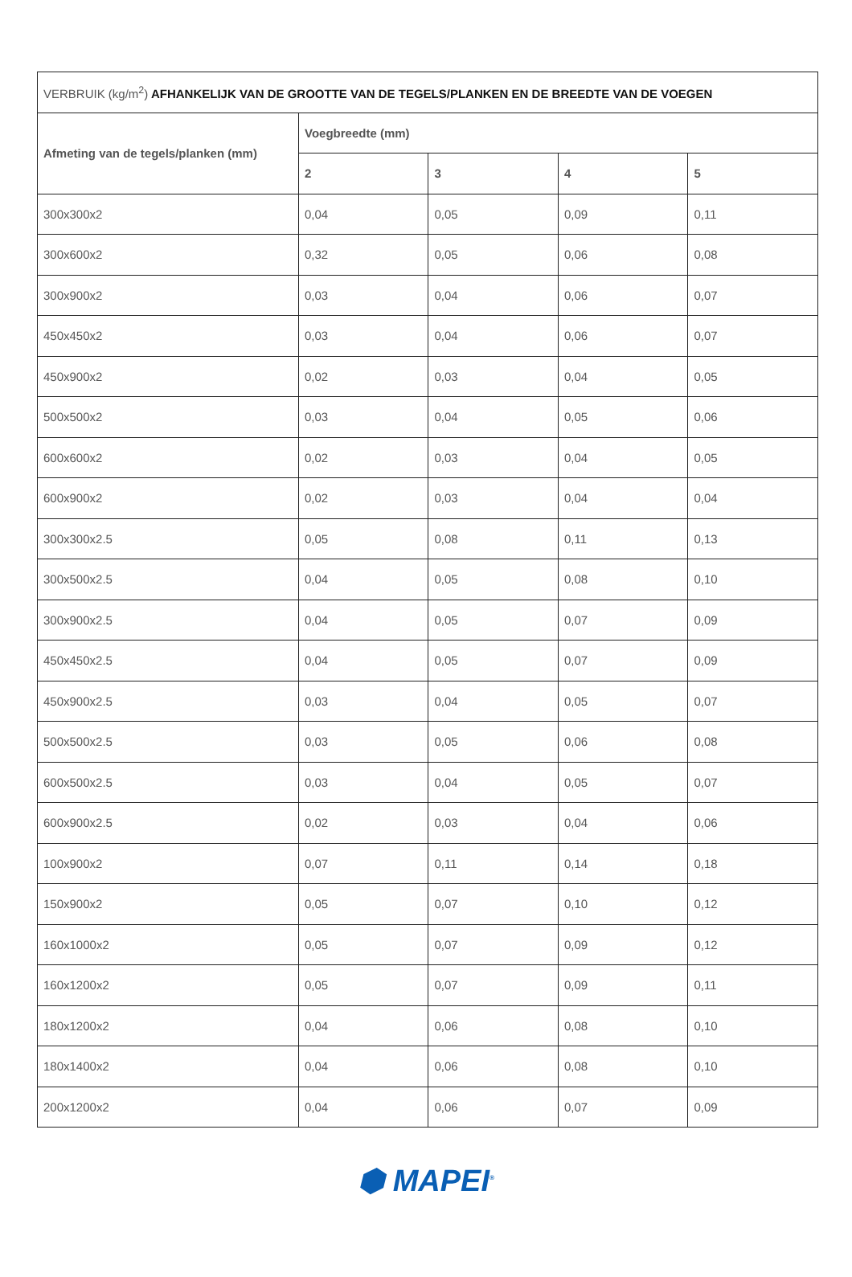| VERBRUIK (kg/m<sup>2</sup>) AFHANKELIJK VAN DE GROOTTE VAN DE TEGELS/PLANKEN EN DE BREEDTE VAN DE VOEGEN | | | | |
| --- | --- | --- | --- | --- |
| Afmeting van de tegels/planken (mm) | Voegbreedte (mm) | | | |
| | 2 | 3 | 4 | 5 |
| 300x300x2 | 0,04 | 0,05 | 0,09 | 0,11 |
| 300x600x2 | 0,32 | 0,05 | 0,06 | 0,08 |
| 300x900x2 | 0,03 | 0,04 | 0,06 | 0,07 |
| 450x450x2 | 0,03 | 0,04 | 0,06 | 0,07 |
| 450x900x2 | 0,02 | 0,03 | 0,04 | 0,05 |
| 500x500x2 | 0,03 | 0,04 | 0,05 | 0,06 |
| 600x600x2 | 0,02 | 0,03 | 0,04 | 0,05 |
| 600x900x2 | 0,02 | 0,03 | 0,04 | 0,04 |
| 300x300x2.5 | 0,05 | 0,08 | 0,11 | 0,13 |
| 300x500x2.5 | 0,04 | 0,05 | 0,08 | 0,10 |
| 300x900x2.5 | 0,04 | 0,05 | 0,07 | 0,09 |
| 450x450x2.5 | 0,04 | 0,05 | 0,07 | 0,09 |
| 450x900x2.5 | 0,03 | 0,04 | 0,05 | 0,07 |
| 500x500x2.5 | 0,03 | 0,05 | 0,06 | 0,08 |
| 600x500x2.5 | 0,03 | 0,04 | 0,05 | 0,07 |
| 600x900x2.5 | 0,02 | 0,03 | 0,04 | 0,06 |
| 100x900x2 | 0,07 | 0,11 | 0,14 | 0,18 |
| 150x900x2 | 0,05 | 0,07 | 0,10 | 0,12 |
| 160x1000x2 | 0,05 | 0,07 | 0,09 | 0,12 |
| 160x1200x2 | 0,05 | 0,07 | 0,09 | 0,11 |
| 180x1200x2 | 0,04 | 0,06 | 0,08 | 0,10 |
| 180x1400x2 | 0,04 | 0,06 | 0,08 | 0,10 |
| 200x1200x2 | 0,04 | 0,06 | 0,07 | 0,09 |
⬢ MAPEI<sup>®</sup>